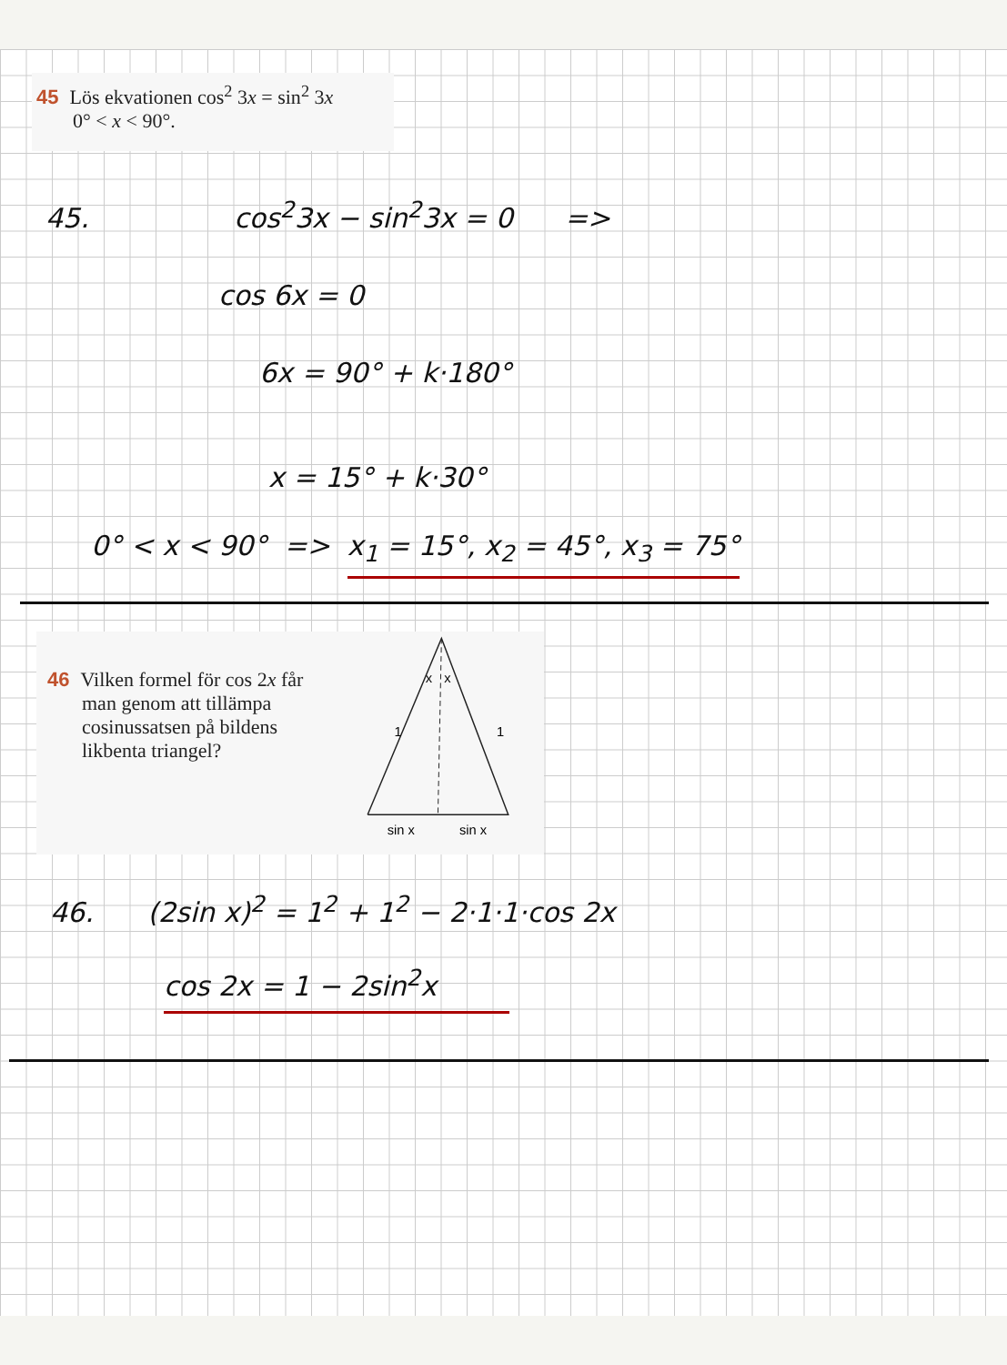45 Lös ekvationen cos<sup>2</sup> 3x = sin<sup>2</sup> 3x
0° < x < 90°.
45. cos<sup>2</sup>3x − sin<sup>2</sup>3x = 0 =>
cos 6x = 0
6x = 90° + k·180°
x = 15° + k·30°
0° < x < 90° => x<sub>1</sub> = 15°, x<sub>2</sub> = 45°, x<sub>3</sub> = 75°
46 Vilken formel för cos 2x får
man genom att tillämpa
cosinussatsen på bildens
likbenta triangel?
x
x
1
1
sin x
sin x
46. (2sin x)<sup>2</sup> = 1<sup>2</sup> + 1<sup>2</sup> − 2·1·1·cos 2x
cos 2x = 1 − 2sin<sup>2</sup>x